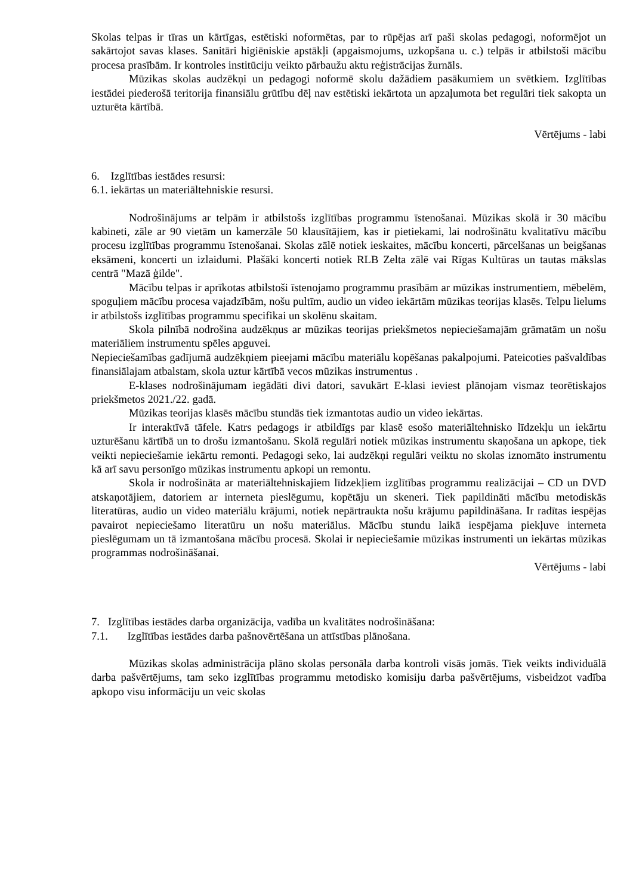Skolas telpas ir tīras un kārtīgas, estētiski noformētas, par to rūpējas arī paši skolas pedagogi, noformējot un sakārtojot savas klases. Sanitāri higiēniskie apstākļi (apgaismojums, uzkopšana u. c.) telpās ir atbilstoši mācību procesa prasībām. Ir kontroles institūciju veikto pārbaužu aktu reģistrācijas žurnāls.
Mūzikas skolas audzēkņi un pedagogi noformē skolu dažādiem pasākumiem un svētkiem. Izglītības iestādei piederošā teritorija finansiālu grūtību dēļ nav estētiski iekārtota un apzaļumota bet regulāri tiek sakopta un uzturēta kārtībā.
Vērtējums - labi
6. Izglītības iestādes resursi:
6.1. iekārtas un materiāltehniskie resursi.
Nodrošinājums ar telpām ir atbilstošs izglītības programmu īstenošanai. Mūzikas skolā ir 30 mācību kabineti, zāle ar 90 vietām un kamerzāle 50 klausītājiem, kas ir pietiekami, lai nodrošinātu kvalitatīvu mācību procesu izglītības programmu īstenošanai. Skolas zālē notiek ieskaites, mācību koncerti, pārcelšanas un beigšanas eksāmeni, koncerti un izlaidumi. Plašāki koncerti notiek RLB Zelta zālē vai Rīgas Kultūras un tautas mākslas centrā "Mazā ģilde".
Mācību telpas ir aprīkotas atbilstoši īstenojamo programmu prasībām ar mūzikas instrumentiem, mēbelēm, spoguļiem mācību procesa vajadzībām, nošu pultīm, audio un video iekārtām mūzikas teorijas klasēs. Telpu lielums ir atbilstošs izglītības programmu specifikai un skolēnu skaitam.
Skola pilnībā nodrošina audzēkņus ar mūzikas teorijas priekšmetos nepieciešamajām grāmatām un nošu materiāliem instrumentu spēles apguvei.
Nepieciešamības gadījumā audzēkņiem pieejami mācību materiālu kopēšanas pakalpojumi. Pateicoties pašvaldības finansiālajam atbalstam, skola uztur kārtībā vecos mūzikas instrumentus .
E-klases nodrošinājumam iegādāti divi datori, savukārt E-klasi ieviest plānojam vismaz teorētiskajos priekšmetos 2021./22. gadā.
Mūzikas teorijas klasēs mācību stundās tiek izmantotas audio un video iekārtas.
Ir interaktīvā tāfele. Katrs pedagogs ir atbildīgs par klasē esošo materiāltehnisko līdzekļu un iekārtu uzturēšanu kārtībā un to drošu izmantošanu. Skolā regulāri notiek mūzikas instrumentu skaņošana un apkope, tiek veikti nepieciešamie iekārtu remonti. Pedagogi seko, lai audzēkņi regulāri veiktu no skolas iznomāto instrumentu kā arī savu personīgo mūzikas instrumentu apkopi un remontu.
Skola ir nodrošināta ar materiāltehniskajiem līdzekļiem izglītības programmu realizācijai – CD un DVD atskaņotājiem, datoriem ar interneta pieslēgumu, kopētāju un skeneri. Tiek papildināti mācību metodiskās literatūras, audio un video materiālu krājumi, notiek nepārtraukta nošu krājumu papildināšana. Ir radītas iespējas pavairot nepieciešamo literatūru un nošu materiālus. Mācību stundu laikā iespējama piekļuve interneta pieslēgumam un tā izmantošana mācību procesā. Skolai ir nepieciešamie mūzikas instrumenti un iekārtas mūzikas programmas nodrošināšanai.
Vērtējums - labi
7. Izglītības iestādes darba organizācija, vadība un kvalitātes nodrošināšana:
7.1. Izglītības iestādes darba pašnovērtēšana un attīstības plānošana.
Mūzikas skolas administrācija plāno skolas personāla darba kontroli visās jomās. Tiek veikts individuālā darba pašvērtējums, tam seko izglītības programmu metodisko komisiju darba pašvērtējums, visbeidzot vadība apkopo visu informāciju un veic skolas